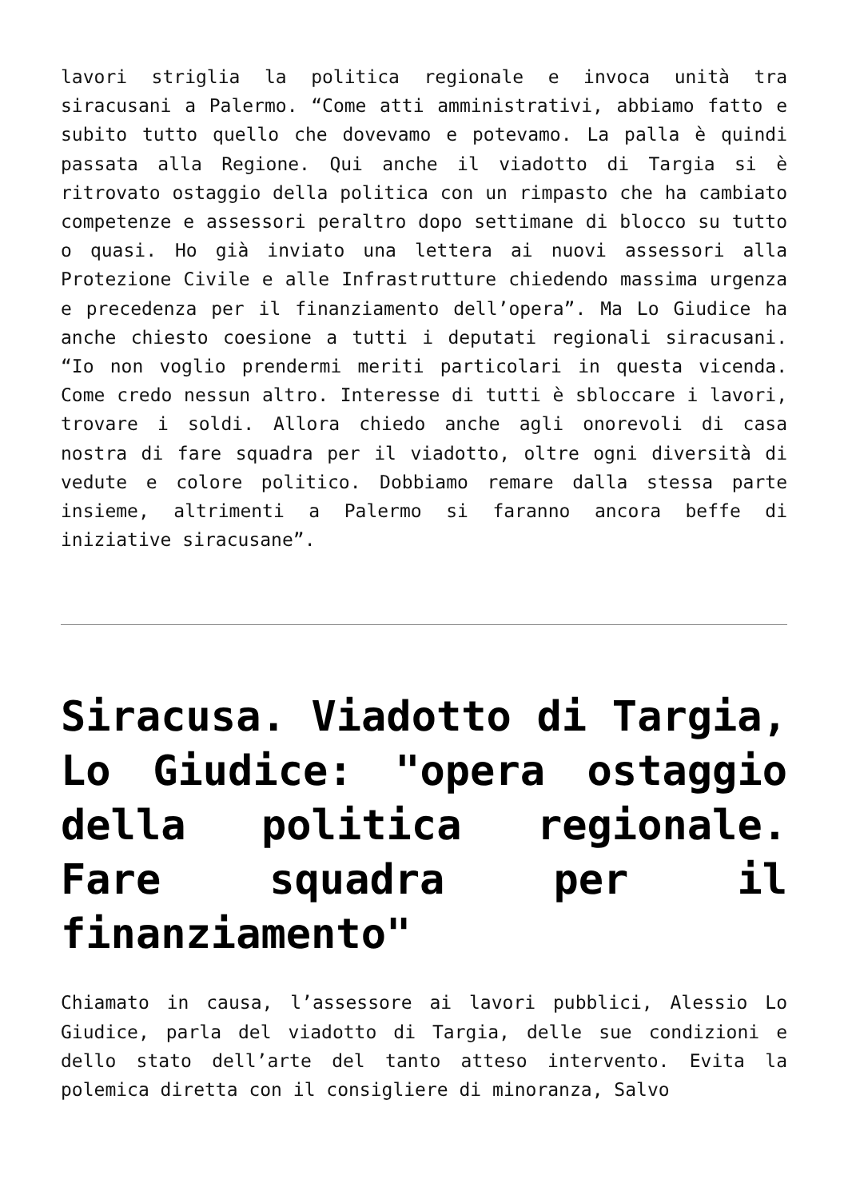lavori striglia la politica regionale e invoca unità tra siracusani a Palermo. “Come atti amministrativi, abbiamo fatto e subito tutto quello che dovevamo e potevamo. La palla è quindi passata alla Regione. Qui anche il viadotto di Targia si è ritrovato ostaggio della politica con un rimpasto che ha cambiato competenze e assessori peraltro dopo settimane di blocco su tutto o quasi. Ho già inviato una lettera ai nuovi assessori alla Protezione Civile e alle Infrastrutture chiedendo massima urgenza e precedenza per il finanziamento dell’opera”. Ma Lo Giudice ha anche chiesto coesione a tutti i deputati regionali siracusani. “Io non voglio prendermi meriti particolari in questa vicenda. Come credo nessun altro. Interesse di tutti è sbloccare i lavori, trovare i soldi. Allora chiedo anche agli onorevoli di casa nostra di fare squadra per il viadotto, oltre ogni diversità di vedute e colore politico. Dobbiamo remare dalla stessa parte insieme, altrimenti a Palermo si faranno ancora beffe di iniziative siracusane”.
Siracusa. Viadotto di Targia, Lo Giudice: "opera ostaggio della politica regionale. Fare squadra per il finanziamento"
Chiamato in causa, l’assessore ai lavori pubblici, Alessio Lo Giudice, parla del viadotto di Targia, delle sue condizioni e dello stato dell’arte del tanto atteso intervento. Evita la polemica diretta con il consigliere di minoranza, Salvo